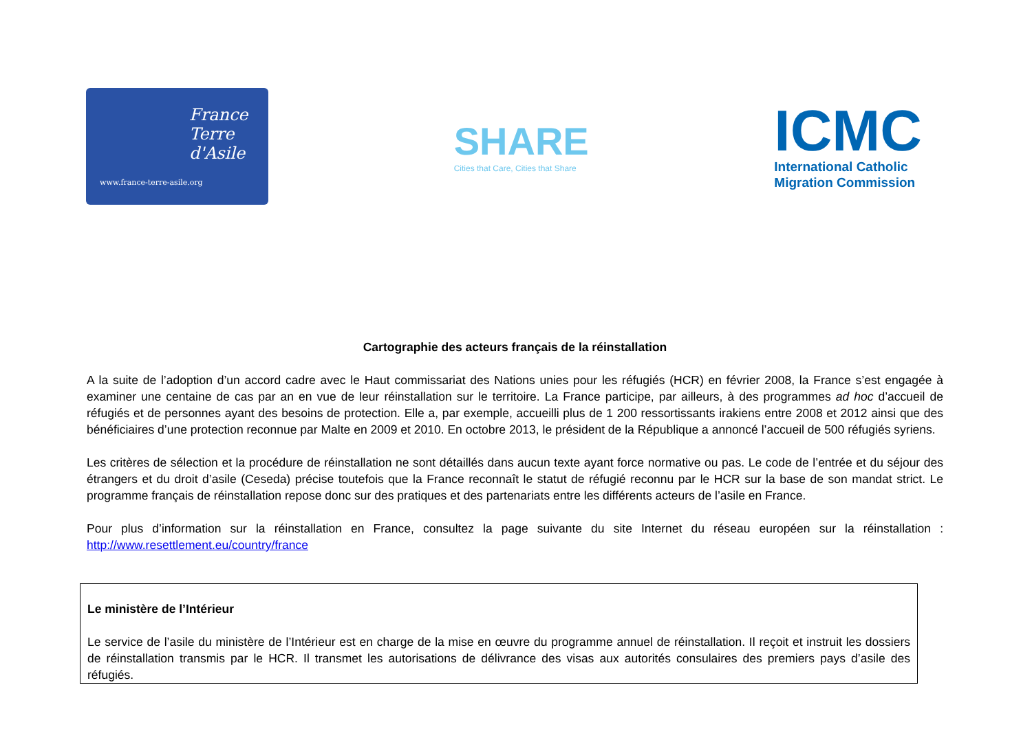France Terre d'Asile
www.france-terre-asile.org
SHARE
Cities that Care, Cities that Share
ICMC
International Catholic
Migration Commission
Cartographie des acteurs français de la réinstallation
A la suite de l’adoption d’un accord cadre avec le Haut commissariat des Nations unies pour les réfugiés (HCR) en février 2008, la France s’est engagée à examiner une centaine de cas par an en vue de leur réinstallation sur le territoire. La France participe, par ailleurs, à des programmes ad hoc d’accueil de réfugiés et de personnes ayant des besoins de protection. Elle a, par exemple, accueilli plus de 1 200 ressortissants irakiens entre 2008 et 2012 ainsi que des bénéficiaires d’une protection reconnue par Malte en 2009 et 2010. En octobre 2013, le président de la République a annoncé l’accueil de 500 réfugiés syriens.
Les critères de sélection et la procédure de réinstallation ne sont détaillés dans aucun texte ayant force normative ou pas. Le code de l’entrée et du séjour des étrangers et du droit d’asile (Ceseda) précise toutefois que la France reconnaît le statut de réfugié reconnu par le HCR sur la base de son mandat strict. Le programme français de réinstallation repose donc sur des pratiques et des partenariats entre les différents acteurs de l’asile en France.
Pour plus d’information sur la réinstallation en France, consultez la page suivante du site Internet du réseau européen sur la réinstallation : http://www.resettlement.eu/country/france
Le ministère de l’Intérieur
Le service de l’asile du ministère de l’Intérieur est en charge de la mise en œuvre du programme annuel de réinstallation. Il reçoit et instruit les dossiers de réinstallation transmis par le HCR. Il transmet les autorisations de délivrance des visas aux autorités consulaires des premiers pays d’asile des réfugiés.